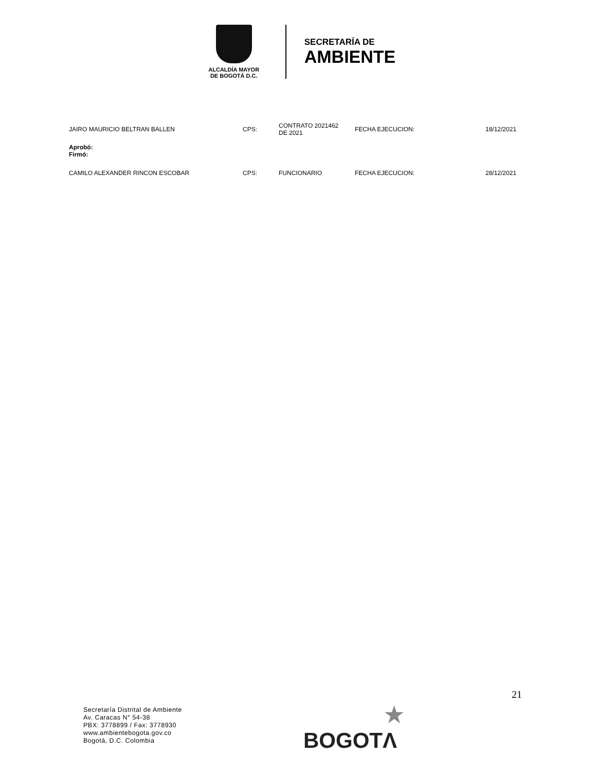ALCALDÍA MAYOR
DE BOGOTÁ D.C.
SECRETARÍA DE
AMBIENTE
| JAIRO MAURICIO BELTRAN BALLEN | CPS: | CONTRATO 2021462 DE 2021 | FECHA EJECUCION: | 18/12/2021 |
| Aprobó: Firmó: | | | | |
| CAMILO ALEXANDER RINCON ESCOBAR | CPS: | FUNCIONARIO | FECHA EJECUCION: | 28/12/2021 |
21
Secretaría Distrital de Ambiente
Av. Caracas N° 54-38
PBX: 3778899 / Fax: 3778930
www.ambientebogota.gov.co
Bogotá, D.C. Colombia
★
BOGOTΛ